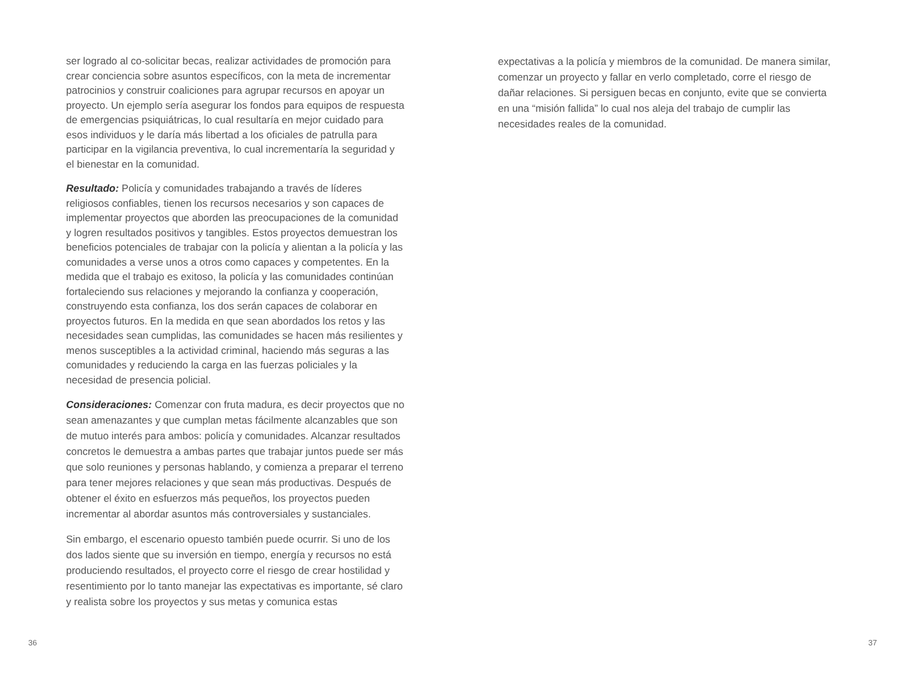ser logrado al co-solicitar becas, realizar actividades de promoción para crear conciencia sobre asuntos específicos, con la meta de incrementar patrocinios y construir coaliciones para agrupar recursos en apoyar un proyecto. Un ejemplo sería asegurar los fondos para equipos de respuesta de emergencias psiquiátricas, lo cual resultaría en mejor cuidado para esos individuos y le daría más libertad a los oficiales de patrulla para participar en la vigilancia preventiva, lo cual incrementaría la seguridad y el bienestar en la comunidad.
Resultado: Policía y comunidades trabajando a través de líderes religiosos confiables, tienen los recursos necesarios y son capaces de implementar proyectos que aborden las preocupaciones de la comunidad y logren resultados positivos y tangibles. Estos proyectos demuestran los beneficios potenciales de trabajar con la policía y alientan a la policía y las comunidades a verse unos a otros como capaces y competentes. En la medida que el trabajo es exitoso, la policía y las comunidades continúan fortaleciendo sus relaciones y mejorando la confianza y cooperación, construyendo esta confianza, los dos serán capaces de colaborar en proyectos futuros. En la medida en que sean abordados los retos y las necesidades sean cumplidas, las comunidades se hacen más resilientes y menos susceptibles a la actividad criminal, haciendo más seguras a las comunidades y reduciendo la carga en las fuerzas policiales y la necesidad de presencia policial.
Consideraciones: Comenzar con fruta madura, es decir proyectos que no sean amenazantes y que cumplan metas fácilmente alcanzables que son de mutuo interés para ambos: policía y comunidades. Alcanzar resultados concretos le demuestra a ambas partes que trabajar juntos puede ser más que solo reuniones y personas hablando, y comienza a preparar el terreno para tener mejores relaciones y que sean más productivas. Después de obtener el éxito en esfuerzos más pequeños, los proyectos pueden incrementar al abordar asuntos más controversiales y sustanciales.
Sin embargo, el escenario opuesto también puede ocurrir. Si uno de los dos lados siente que su inversión en tiempo, energía y recursos no está produciendo resultados, el proyecto corre el riesgo de crear hostilidad y resentimiento por lo tanto manejar las expectativas es importante, sé claro y realista sobre los proyectos y sus metas y comunica estas
expectativas a la policía y miembros de la comunidad. De manera similar, comenzar un proyecto y fallar en verlo completado, corre el riesgo de dañar relaciones. Si persiguen becas en conjunto, evite que se convierta en una “misión fallida” lo cual nos aleja del trabajo de cumplir las necesidades reales de la comunidad.
36 37